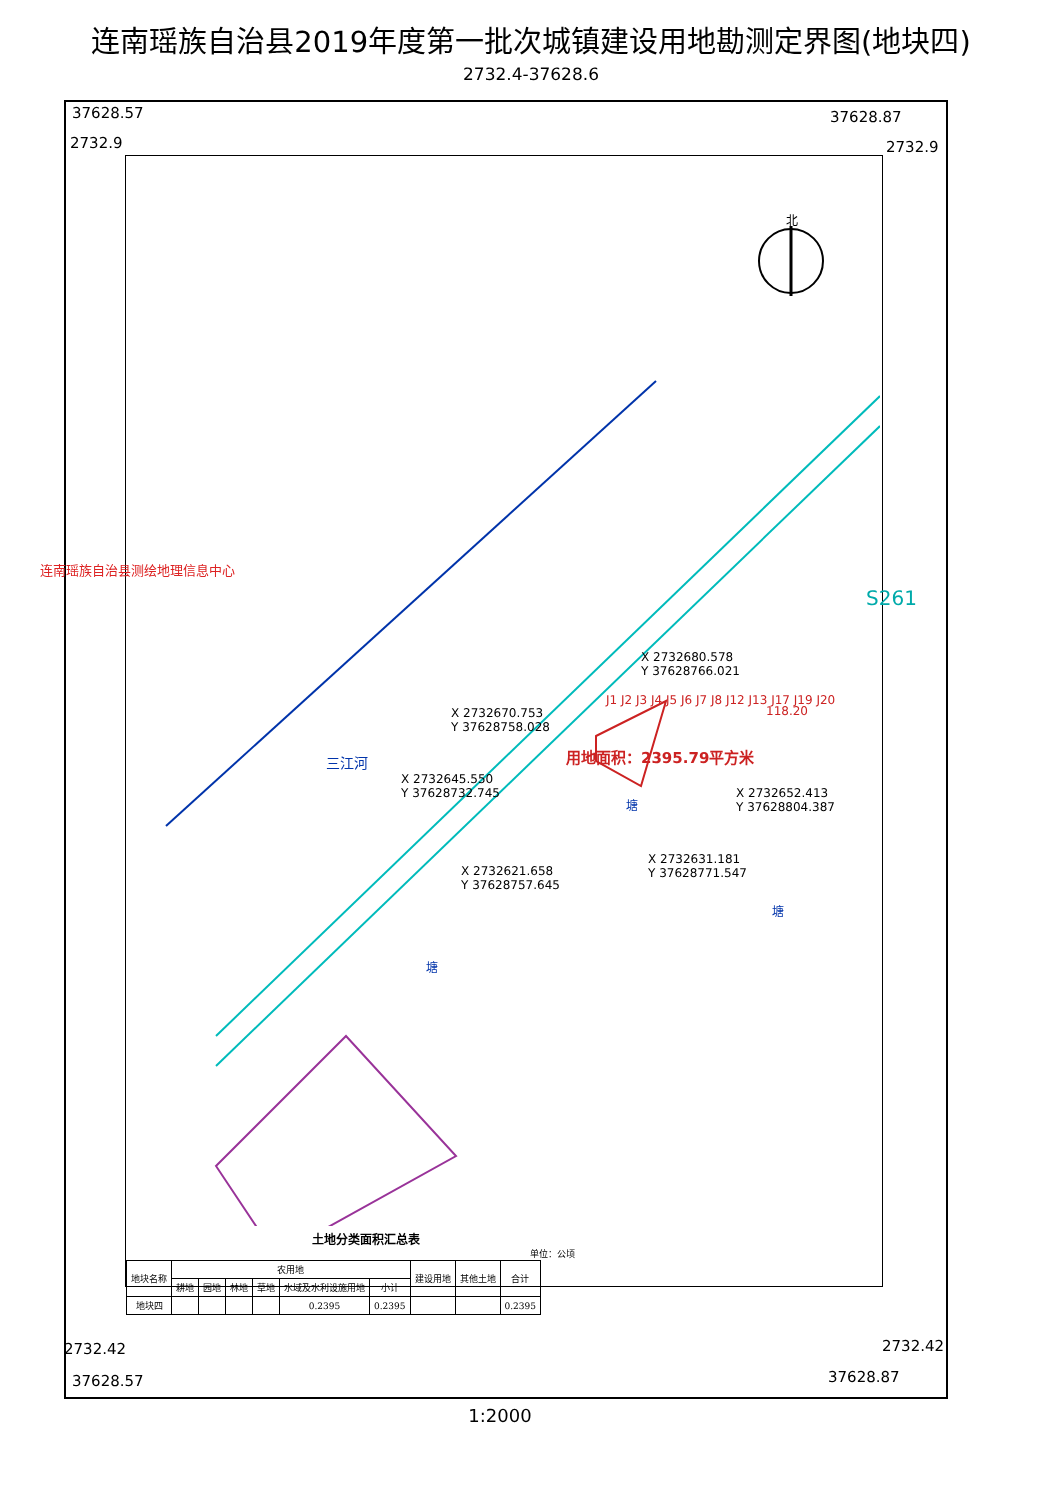连南瑶族自治县2019年度第一批次城镇建设用地勘测定界图(地块四)
2732.4-37628.6
37628.57
2732.9
37628.87
2732.9
北
S261
三江河
塘
塘
塘
用地面积：2395.79平方米
X 2732680.578
Y 37628766.021
X 2732670.753
Y 37628758.028
X 2732645.550
Y 37628732.745
X 2732652.413
Y 37628804.387
X 2732621.658
Y 37628757.645
X 2732631.181
Y 37628771.547
118.20
J1 J2 J3 J4 J5 J6 J7 J8 J12 J13 J17 J19 J20
土地分类面积汇总表
单位：公顷
| 地块名称 | 农用地 | | | | | | 建设用地 | 其他土地 | 合计 |
| --- | --- | --- | --- | --- | --- | --- | --- | --- | --- |
| | 耕地 | 园地 | 林地 | 草地 | 水域及水利设施用地 | 小计 | | | |
| 地块四 | | | | | 0.2395 | 0.2395 | | | 0.2395 |
2732.42 2732.42
37628.57 37628.87
1:2000
连南瑶族自治县测绘地理信息中心